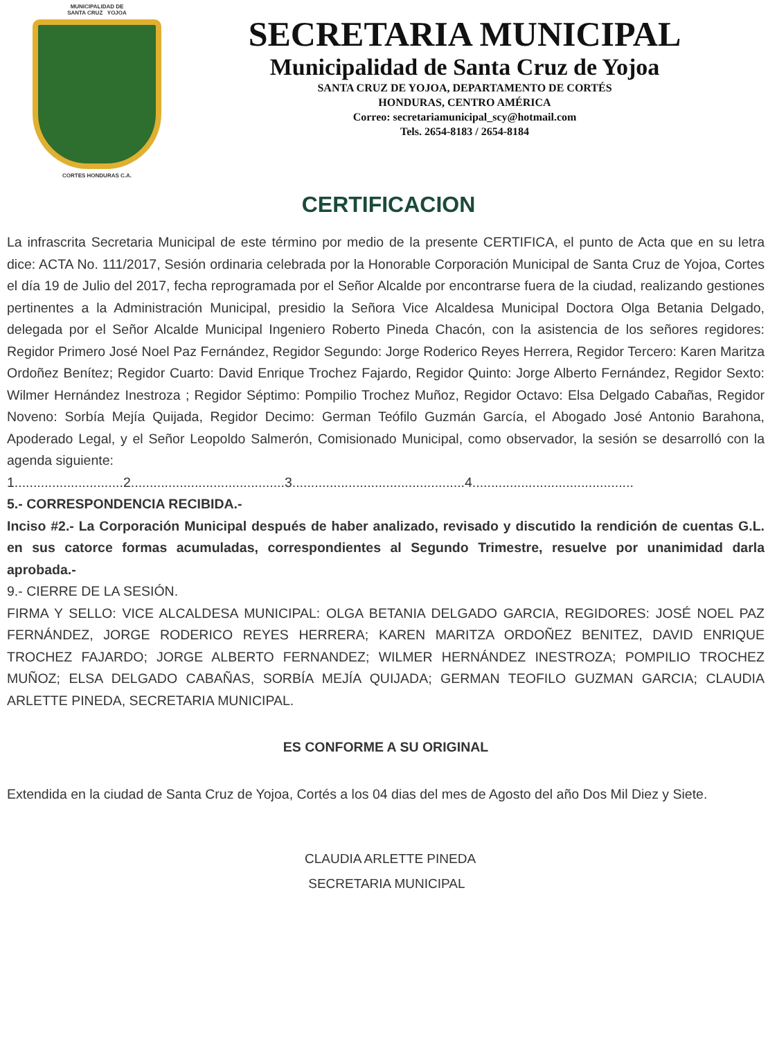MUNICIPALIDAD DE
SANTA CRUZ YOJOA
CORTES HONDURAS C.A.
SECRETARIA MUNICIPAL
Municipalidad de Santa Cruz de Yojoa
SANTA CRUZ DE YOJOA, DEPARTAMENTO DE CORTÉS
HONDURAS, CENTRO AMÉRICA
Correo: secretariamunicipal_scy@hotmail.com
Tels. 2654-8183 / 2654-8184
CERTIFICACION
La infrascrita Secretaria Municipal de este término por medio de la presente CERTIFICA, el punto de Acta que en su letra dice: ACTA No. 111/2017, Sesión ordinaria celebrada por la Honorable Corporación Municipal de Santa Cruz de Yojoa, Cortes el día 19 de Julio del 2017, fecha reprogramada por el Señor Alcalde por encontrarse fuera de la ciudad, realizando gestiones pertinentes a la Administración Municipal, presidio la Señora Vice Alcaldesa Municipal Doctora Olga Betania Delgado, delegada por el Señor Alcalde Municipal Ingeniero Roberto Pineda Chacón, con la asistencia de los señores regidores: Regidor Primero José Noel Paz Fernández, Regidor Segundo: Jorge Roderico Reyes Herrera, Regidor Tercero: Karen Maritza Ordoñez Benítez; Regidor Cuarto: David Enrique Trochez Fajardo, Regidor Quinto: Jorge Alberto Fernández, Regidor Sexto: Wilmer Hernández Inestroza ; Regidor Séptimo: Pompilio Trochez Muñoz, Regidor Octavo: Elsa Delgado Cabañas, Regidor Noveno: Sorbía Mejía Quijada, Regidor Decimo: German Teófilo Guzmán García, el Abogado José Antonio Barahona, Apoderado Legal, y el Señor Leopoldo Salmerón, Comisionado Municipal, como observador, la sesión se desarrolló con la agenda siguiente:
1.............................2.........................................3..............................................4...........................................
5.- CORRESPONDENCIA RECIBIDA.-
Inciso #2.- La Corporación Municipal después de haber analizado, revisado y discutido la rendición de cuentas G.L. en sus catorce formas acumuladas, correspondientes al Segundo Trimestre, resuelve por unanimidad darla aprobada.-
9.- CIERRE DE LA SESIÓN.
FIRMA Y SELLO: VICE ALCALDESA MUNICIPAL: OLGA BETANIA DELGADO GARCIA, REGIDORES: JOSÉ NOEL PAZ FERNÁNDEZ, JORGE RODERICO REYES HERRERA; KAREN MARITZA ORDOÑEZ BENITEZ, DAVID ENRIQUE TROCHEZ FAJARDO; JORGE ALBERTO FERNANDEZ; WILMER HERNÁNDEZ INESTROZA; POMPILIO TROCHEZ MUÑOZ; ELSA DELGADO CABAÑAS, SORBÍA MEJÍA QUIJADA; GERMAN TEOFILO GUZMAN GARCIA; CLAUDIA ARLETTE PINEDA, SECRETARIA MUNICIPAL.
ES CONFORME A SU ORIGINAL
Extendida en la ciudad de Santa Cruz de Yojoa, Cortés a los 04 dias del mes de Agosto del año Dos Mil Diez y Siete.
CLAUDIA ARLETTE PINEDA
SECRETARIA MUNICIPAL